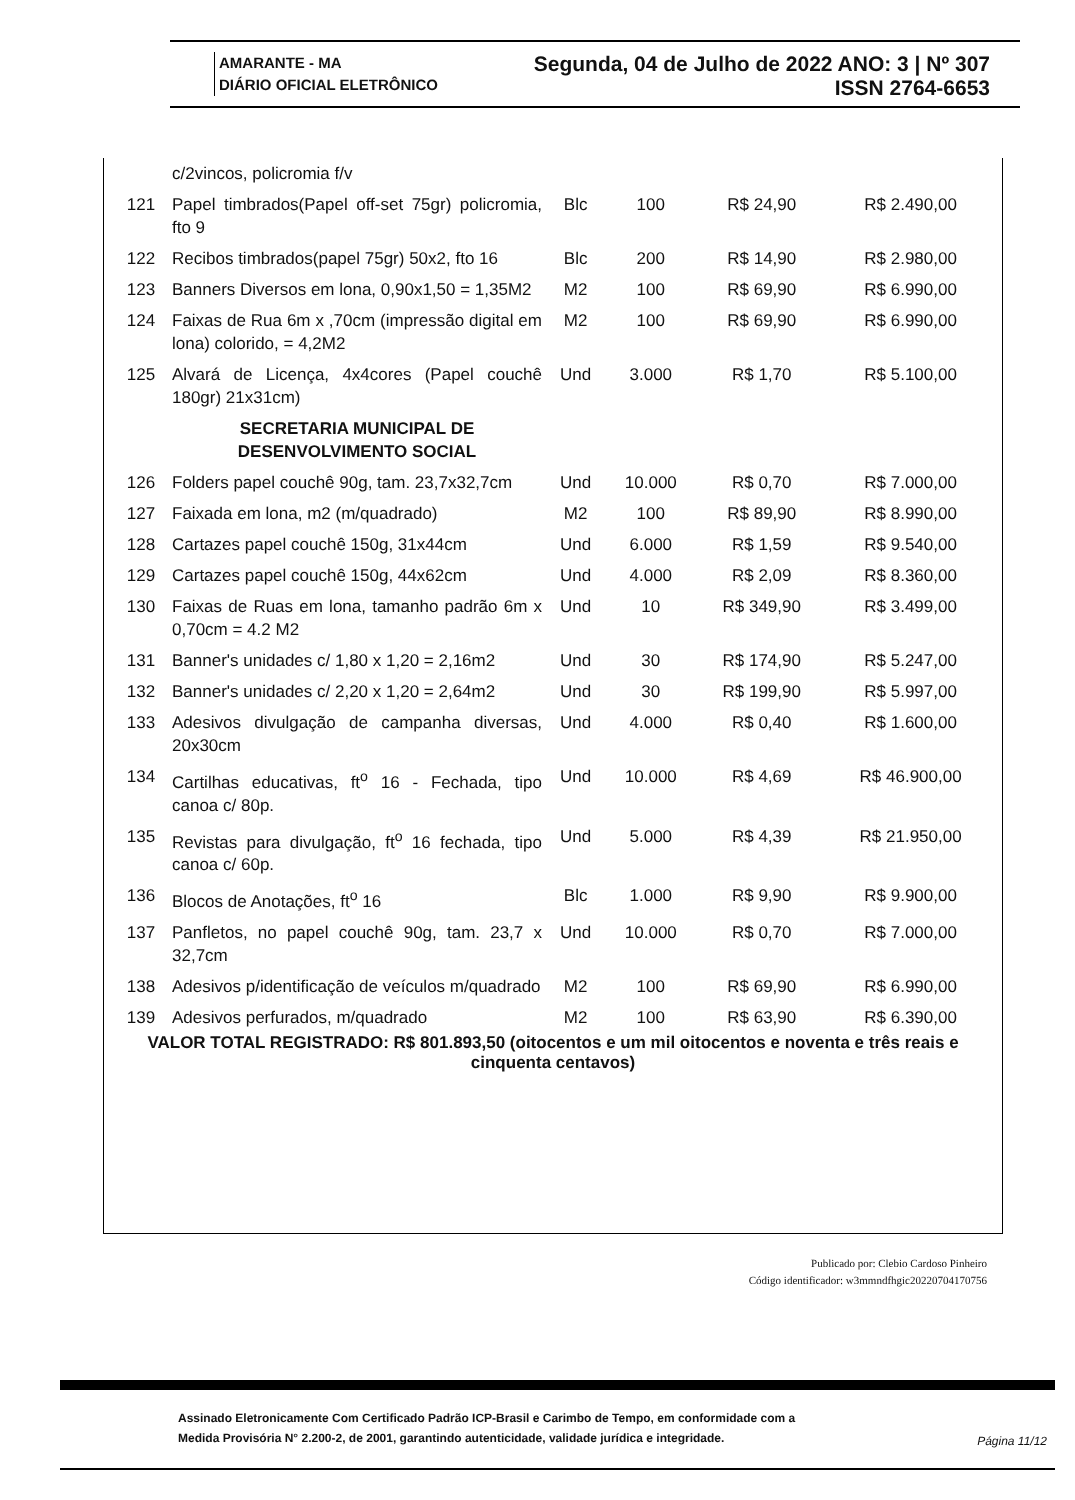AMARANTE - MA
DIÁRIO OFICIAL ELETRÔNICO
Segunda, 04 de Julho de 2022 ANO: 3 | Nº 307
ISSN 2764-6653
| | c/2vincos, policromia f/v | | | | |
| 121 | Papel timbrados(Papel off-set 75gr) policromia, fto 9 | Blc | 100 | R$ 24,90 | R$ 2.490,00 |
| 122 | Recibos timbrados(papel 75gr) 50x2, fto 16 | Blc | 200 | R$ 14,90 | R$ 2.980,00 |
| 123 | Banners Diversos em lona, 0,90x1,50 = 1,35M2 | M2 | 100 | R$ 69,90 | R$ 6.990,00 |
| 124 | Faixas de Rua 6m x ,70cm (impressão digital em lona) colorido, = 4,2M2 | M2 | 100 | R$ 69,90 | R$ 6.990,00 |
| 125 | Alvará de Licença, 4x4cores (Papel couchê 180gr) 21x31cm) | Und | 3.000 | R$ 1,70 | R$ 5.100,00 |
| | SECRETARIA MUNICIPAL DE DESENVOLVIMENTO SOCIAL | | | | |
| 126 | Folders papel couchê 90g, tam. 23,7x32,7cm | Und | 10.000 | R$ 0,70 | R$ 7.000,00 |
| 127 | Faixada em lona, m2 (m/quadrado) | M2 | 100 | R$ 89,90 | R$ 8.990,00 |
| 128 | Cartazes papel couchê 150g, 31x44cm | Und | 6.000 | R$ 1,59 | R$ 9.540,00 |
| 129 | Cartazes papel couchê 150g, 44x62cm | Und | 4.000 | R$ 2,09 | R$ 8.360,00 |
| 130 | Faixas de Ruas em lona, tamanho padrão 6m x 0,70cm = 4.2 M2 | Und | 10 | R$ 349,90 | R$ 3.499,00 |
| 131 | Banner's unidades c/ 1,80 x 1,20 = 2,16m2 | Und | 30 | R$ 174,90 | R$ 5.247,00 |
| 132 | Banner's unidades c/ 2,20 x 1,20 = 2,64m2 | Und | 30 | R$ 199,90 | R$ 5.997,00 |
| 133 | Adesivos divulgação de campanha diversas, 20x30cm | Und | 4.000 | R$ 0,40 | R$ 1.600,00 |
| 134 | Cartilhas educativas, ft<sup>o</sup> 16 - Fechada, tipo canoa c/ 80p. | Und | 10.000 | R$ 4,69 | R$ 46.900,00 |
| 135 | Revistas para divulgação, ft<sup>o</sup> 16 fechada, tipo canoa c/ 60p. | Und | 5.000 | R$ 4,39 | R$ 21.950,00 |
| 136 | Blocos de Anotações, ft<sup>o</sup> 16 | Blc | 1.000 | R$ 9,90 | R$ 9.900,00 |
| 137 | Panfletos, no papel couchê 90g, tam. 23,7 x 32,7cm | Und | 10.000 | R$ 0,70 | R$ 7.000,00 |
| 138 | Adesivos p/identificação de veículos m/quadrado | M2 | 100 | R$ 69,90 | R$ 6.990,00 |
| 139 | Adesivos perfurados, m/quadrado | M2 | 100 | R$ 63,90 | R$ 6.390,00 |
VALOR TOTAL REGISTRADO: R$ 801.893,50 (oitocentos e um mil oitocentos e noventa e três reais e cinquenta centavos)
Publicado por: Clebio Cardoso Pinheiro
Código identificador: w3mmndfhgic20220704170756
Assinado Eletronicamente Com Certificado Padrão ICP-Brasil e Carimbo de Tempo, em conformidade com a
Medida Provisória N° 2.200-2, de 2001, garantindo autenticidade, validade jurídica e integridade.
Página 11/12